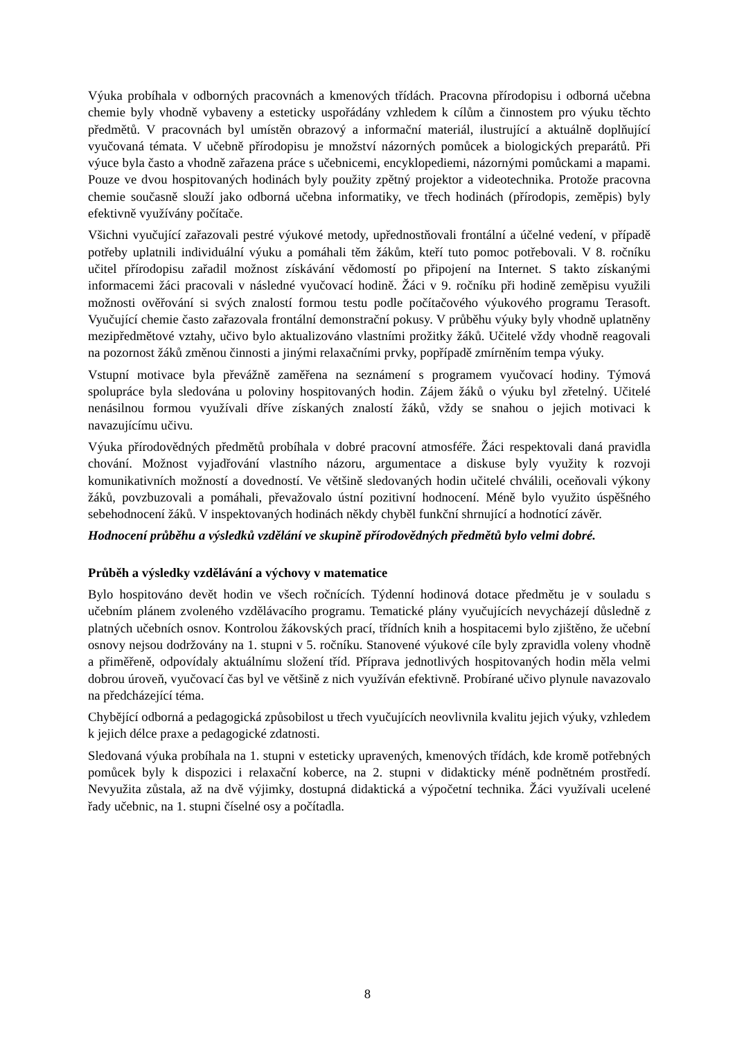Výuka probíhala v odborných pracovnách a kmenových třídách. Pracovna přírodopisu i odborná učebna chemie byly vhodně vybaveny a esteticky uspořádány vzhledem k cílům a činnostem pro výuku těchto předmětů. V pracovnách byl umístěn obrazový a informační materiál, ilustrující a aktuálně doplňující vyučovaná témata. V učebně přírodopisu je množství názorných pomůcek a biologických preparátů. Při výuce byla často a vhodně zařazena práce s učebnicemi, encyklopediemi, názornými pomůckami a mapami. Pouze ve dvou hospitovaných hodinách byly použity zpětný projektor a videotechnika. Protože pracovna chemie současně slouží jako odborná učebna informatiky, ve třech hodinách (přírodopis, zeměpis) byly efektivně využívány počítače.
Všichni vyučující zařazovali pestré výukové metody, upřednostňovali frontální a účelné vedení, v případě potřeby uplatnili individuální výuku a pomáhali těm žákům, kteří tuto pomoc potřebovali. V 8. ročníku učitel přírodopisu zařadil možnost získávání vědomostí po připojení na Internet. S takto získanými informacemi žáci pracovali v následné vyučovací hodině. Žáci v 9. ročníku při hodině zeměpisu využili možnosti ověřování si svých znalostí formou testu podle počítačového výukového programu Terasoft. Vyučující chemie často zařazovala frontální demonstrační pokusy. V průběhu výuky byly vhodně uplatněny mezipředmětové vztahy, učivo bylo aktualizováno vlastními prožitky žáků. Učitelé vždy vhodně reagovali na pozornost žáků změnou činnosti a jinými relaxačními prvky, popřípadě zmírněním tempa výuky.
Vstupní motivace byla převážně zaměřena na seznámení s programem vyučovací hodiny. Týmová spolupráce byla sledována u poloviny hospitovaných hodin. Zájem žáků o výuku byl zřetelný. Učitelé nenásilnou formou využívali dříve získaných znalostí žáků, vždy se snahou o jejich motivaci k navazujícímu učivu.
Výuka přírodovědných předmětů probíhala v dobré pracovní atmosféře. Žáci respektovali daná pravidla chování. Možnost vyjadřování vlastního názoru, argumentace a diskuse byly využity k rozvoji komunikativních možností a dovedností. Ve většině sledovaných hodin učitelé chválili, oceňovali výkony žáků, povzbuzovali a pomáhali, převažovalo ústní pozitivní hodnocení. Méně bylo využito úspěšného sebehodnocení žáků. V inspektovaných hodinách někdy chyběl funkční shrnující a hodnotící závěr.
Hodnocení průběhu a výsledků vzdělání ve skupině přírodovědných předmětů bylo velmi dobré.
Průběh a výsledky vzdělávání a výchovy v matematice
Bylo hospitováno devět hodin ve všech ročnících. Týdenní hodinová dotace předmětu je v souladu s učebním plánem zvoleného vzdělávacího programu. Tematické plány vyučujících nevycházejí důsledně z platných učebních osnov. Kontrolou žákovských prací, třídních knih a hospitacemi bylo zjištěno, že učební osnovy nejsou dodržovány na 1. stupni v 5. ročníku. Stanovené výukové cíle byly zpravidla voleny vhodně a přiměřeně, odpovídaly aktuálnímu složení tříd. Příprava jednotlivých hospitovaných hodin měla velmi dobrou úroveň, vyučovací čas byl ve většině z nich využíván efektivně. Probírané učivo plynule navazovalo na předcházející téma.
Chybějící odborná a pedagogická způsobilost u třech vyučujících neovlivnila kvalitu jejich výuky, vzhledem k jejich délce praxe a pedagogické zdatnosti.
Sledovaná výuka probíhala na 1. stupni v esteticky upravených, kmenových třídách, kde kromě potřebných pomůcek byly k dispozici i relaxační koberce, na 2. stupni v didakticky méně podnětném prostředí. Nevyužita zůstala, až na dvě výjimky, dostupná didaktická a výpočetní technika. Žáci využívali ucelené řady učebnic, na 1. stupni číselné osy a počítadla.
8